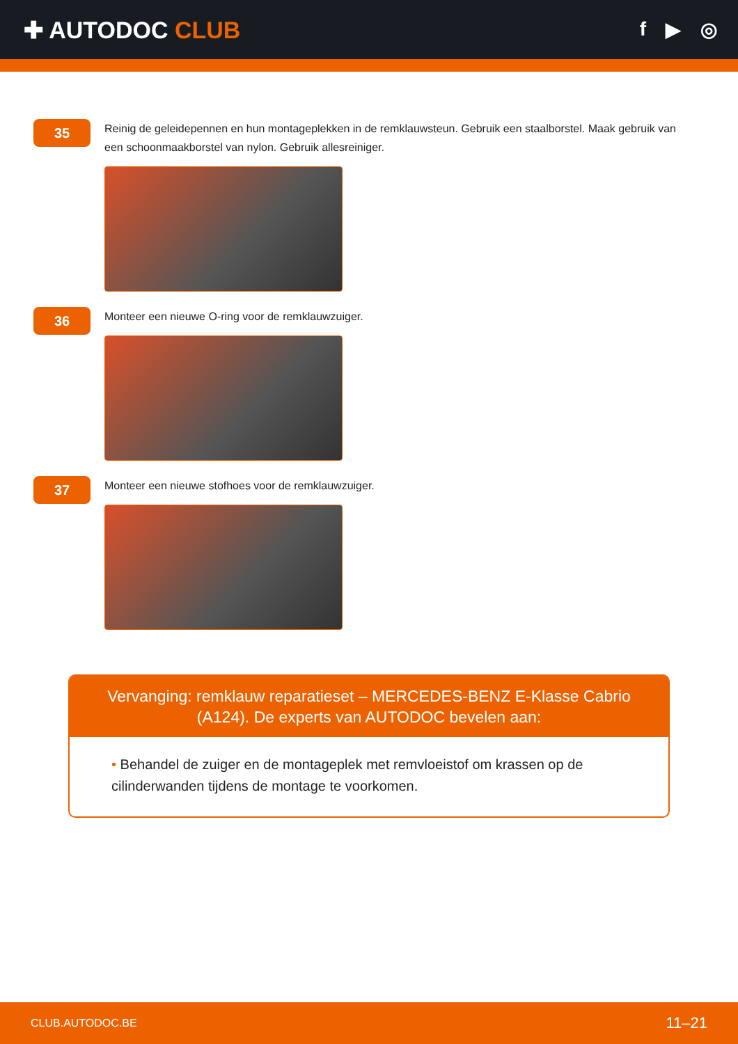✚ AUTODOC CLUB
f ▶ ◎
35
Reinig de geleidepennen en hun montageplekken in de remklauwsteun. Gebruik een staalborstel. Maak gebruik van een schoonmaakborstel van nylon. Gebruik allesreiniger.
36
Monteer een nieuwe O-ring voor de remklauwzuiger.
37
Monteer een nieuwe stofhoes voor de remklauwzuiger.
Vervanging: remklauw reparatieset – MERCEDES-BENZ E-Klasse Cabrio (A124). De experts van AUTODOC bevelen aan:
• Behandel de zuiger en de montageplek met remvloeistof om krassen op de cilinderwanden tijdens de montage te voorkomen.
CLUB.AUTODOC.BE 11–21